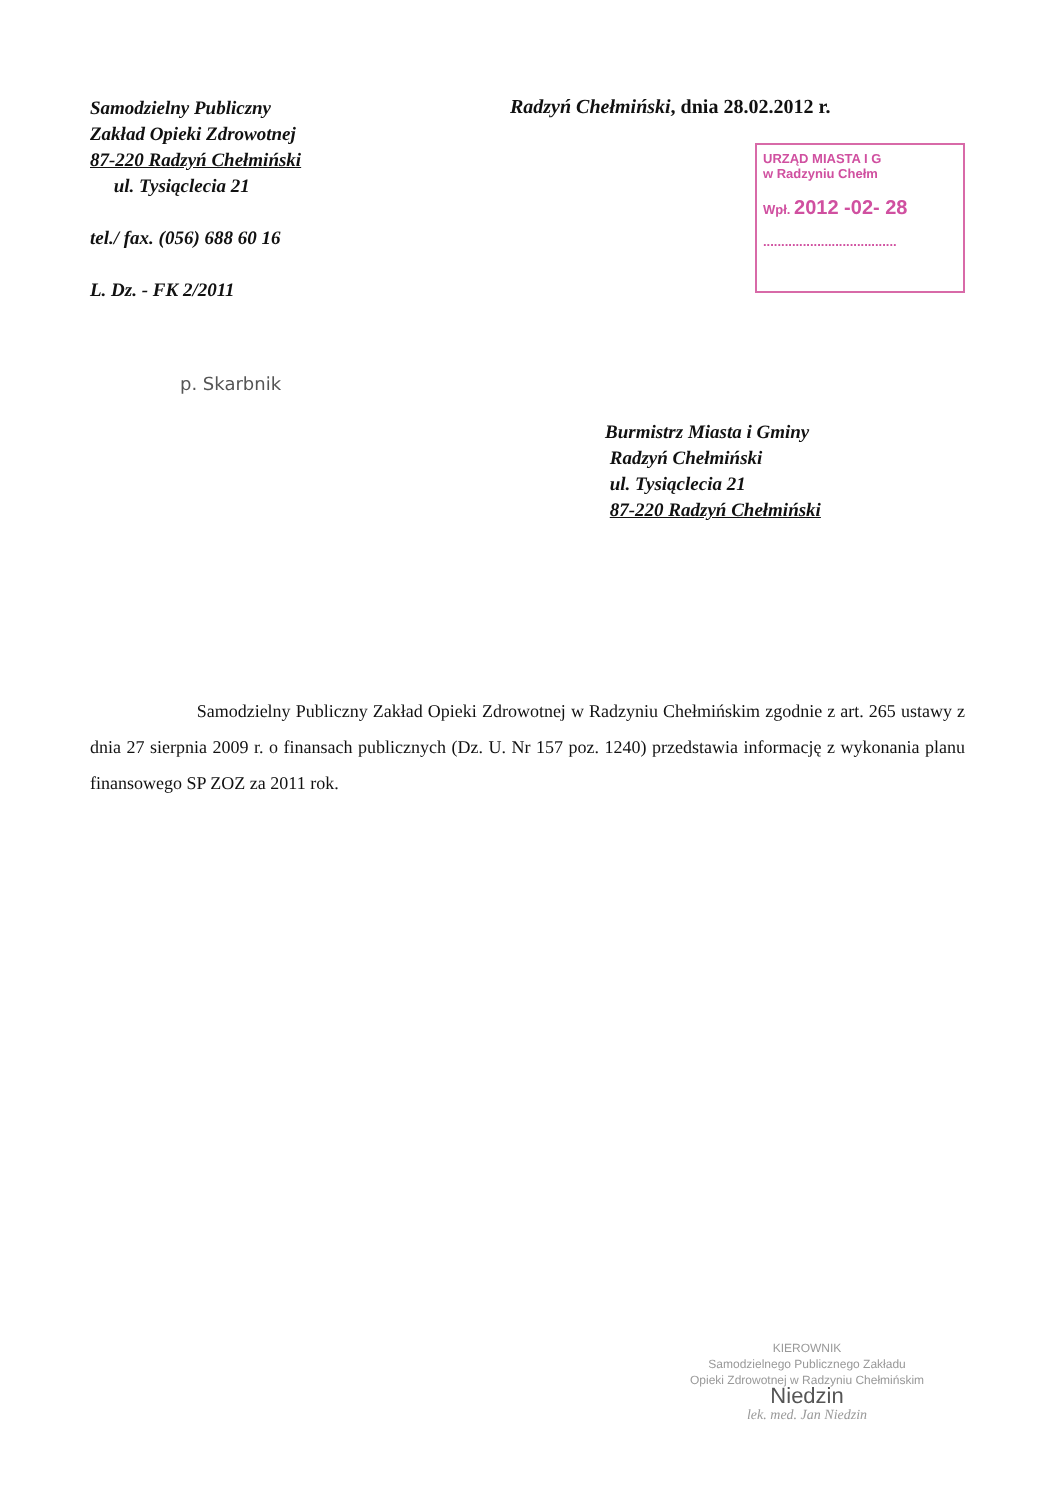Samodzielny Publiczny
Zakład Opieki Zdrowotnej
87-220 Radzyń Chełmiński
ul. Tysiąclecia 21
tel./ fax. (056) 688 60 16
L. Dz. - FK 2/2011
Radzyń Chełmiński, dnia 28.02.2012 r.
URZĄD MIASTA I G
w Radzyniu Chełm
Wpł. 2012 -02- 28
.....................................
p. Skarbnik
Burmistrz Miasta i Gminy
Radzyń Chełmiński
ul. Tysiąclecia 21
87-220 Radzyń Chełmiński
Samodzielny Publiczny Zakład Opieki Zdrowotnej w Radzyniu Chełmińskim zgodnie z art. 265 ustawy z dnia 27 sierpnia 2009 r. o finansach publicznych (Dz. U. Nr 157 poz. 1240) przedstawia informację z wykonania planu finansowego SP ZOZ za 2011 rok.
KIEROWNIK
Samodzielnego Publicznego Zakładu
Opieki Zdrowotnej w Radzyniu Chełmińskim
Niedzin
lek. med. Jan Niedzin